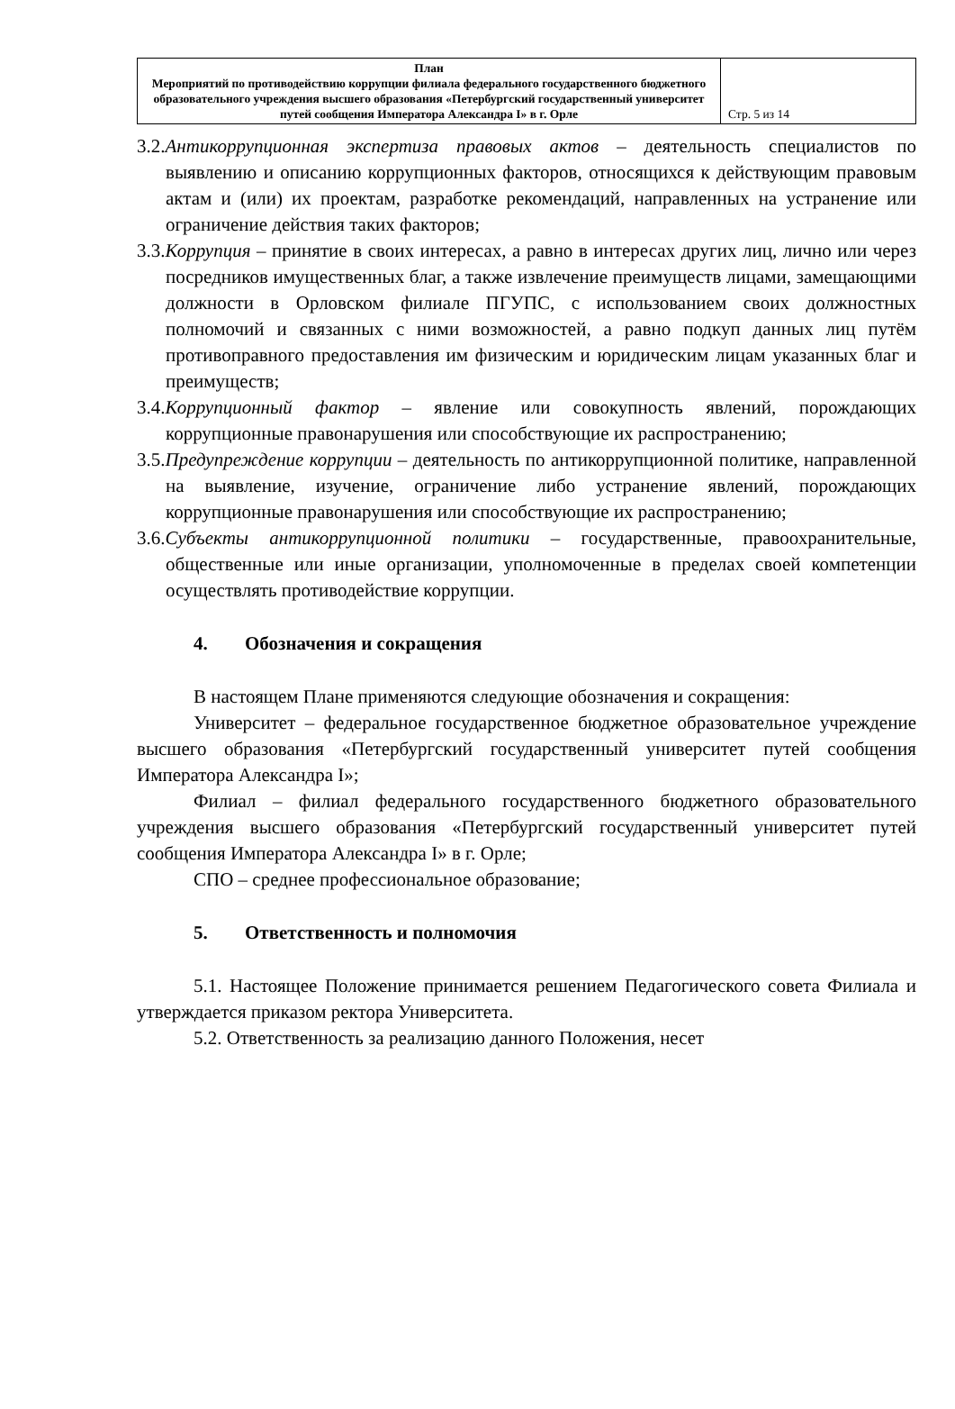| План Мероприятий по противодействию коррупции филиала федерального государственного бюджетного образовательного учреждения высшего образования «Петербургский государственный университет путей сообщения Императора Александра I» в г. Орле | Стр. 5 из 14 |
3.2.Антикоррупционная экспертиза правовых актов – деятельность специалистов по выявлению и описанию коррупционных факторов, относящихся к действующим правовым актам и (или) их проектам, разработке рекомендаций, направленных на устранение или ограничение действия таких факторов;
3.3.Коррупция – принятие в своих интересах, а равно в интересах других лиц, лично или через посредников имущественных благ, а также извлечение преимуществ лицами, замещающими должности в Орловском филиале ПГУПС, с использованием своих должностных полномочий и связанных с ними возможностей, а равно подкуп данных лиц путём противоправного предоставления им физическим и юридическим лицам указанных благ и преимуществ;
3.4.Коррупционный фактор – явление или совокупность явлений, порождающих коррупционные правонарушения или способствующие их распространению;
3.5.Предупреждение коррупции – деятельность по антикоррупционной политике, направленной на выявление, изучение, ограничение либо устранение явлений, порождающих коррупционные правонарушения или способствующие их распространению;
3.6.Субъекты антикоррупционной политики – государственные, правоохранительные, общественные или иные организации, уполномоченные в пределах своей компетенции осуществлять противодействие коррупции.
4. Обозначения и сокращения
В настоящем Плане применяются следующие обозначения и сокращения:
Университет – федеральное государственное бюджетное образовательное учреждение высшего образования «Петербургский государственный университет путей сообщения Императора Александра I»;
Филиал – филиал федерального государственного бюджетного образовательного учреждения высшего образования «Петербургский государственный университет путей сообщения Императора Александра I» в г. Орле;
СПО – среднее профессиональное образование;
5. Ответственность и полномочия
5.1. Настоящее Положение принимается решением Педагогического совета Филиала и утверждается приказом ректора Университета.
5.2. Ответственность за реализацию данного Положения, несет